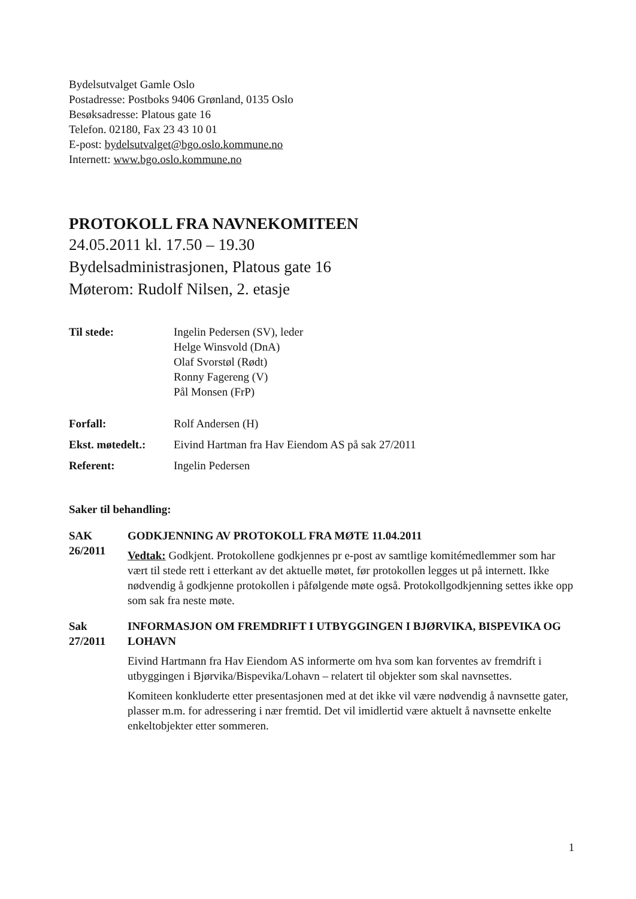Bydelsutvalget Gamle Oslo
Postadresse: Postboks 9406 Grønland, 0135 Oslo
Besøksadresse: Platous gate 16
Telefon. 02180, Fax 23 43 10 01
E-post: bydelsutvalget@bgo.oslo.kommune.no
Internett: www.bgo.oslo.kommune.no
PROTOKOLL FRA NAVNEKOMITEEN
24.05.2011 kl. 17.50 – 19.30
Bydelsadministrasjonen, Platous gate 16
Møterom: Rudolf Nilsen, 2. etasje
Til stede: Ingelin Pedersen (SV), leder
Helge Winsvold (DnA)
Olaf Svorstøl (Rødt)
Ronny Fagereng (V)
Pål Monsen (FrP)
Forfall: Rolf Andersen (H)
Ekst. møtedelt.:
Eivind Hartman fra Hav Eiendom AS på sak 27/2011
Referent: Ingelin Pedersen
Saker til behandling:
SAK
26/2011
GODKJENNING AV PROTOKOLL FRA MØTE 11.04.2011
Vedtak: Godkjent. Protokollene godkjennes pr e-post av samtlige komitémedlemmer som har vært til stede rett i etterkant av det aktuelle møtet, før protokollen legges ut på internett. Ikke nødvendig å godkjenne protokollen i påfølgende møte også. Protokollgodkjenning settes ikke opp som sak fra neste møte.
Sak
27/2011
INFORMASJON OM FREMDRIFT I UTBYGGINGEN I BJØRVIKA, BISPEVIKA OG LOHAVN
Eivind Hartmann fra Hav Eiendom AS informerte om hva som kan forventes av fremdrift i utbyggingen i Bjørvika/Bispevika/Lohavn – relatert til objekter som skal navnsettes.
Komiteen konkluderte etter presentasjonen med at det ikke vil være nødvendig å navnsette gater, plasser m.m. for adressering i nær fremtid. Det vil imidlertid være aktuelt å navnsette enkelte enkeltobjekter etter sommeren.
1